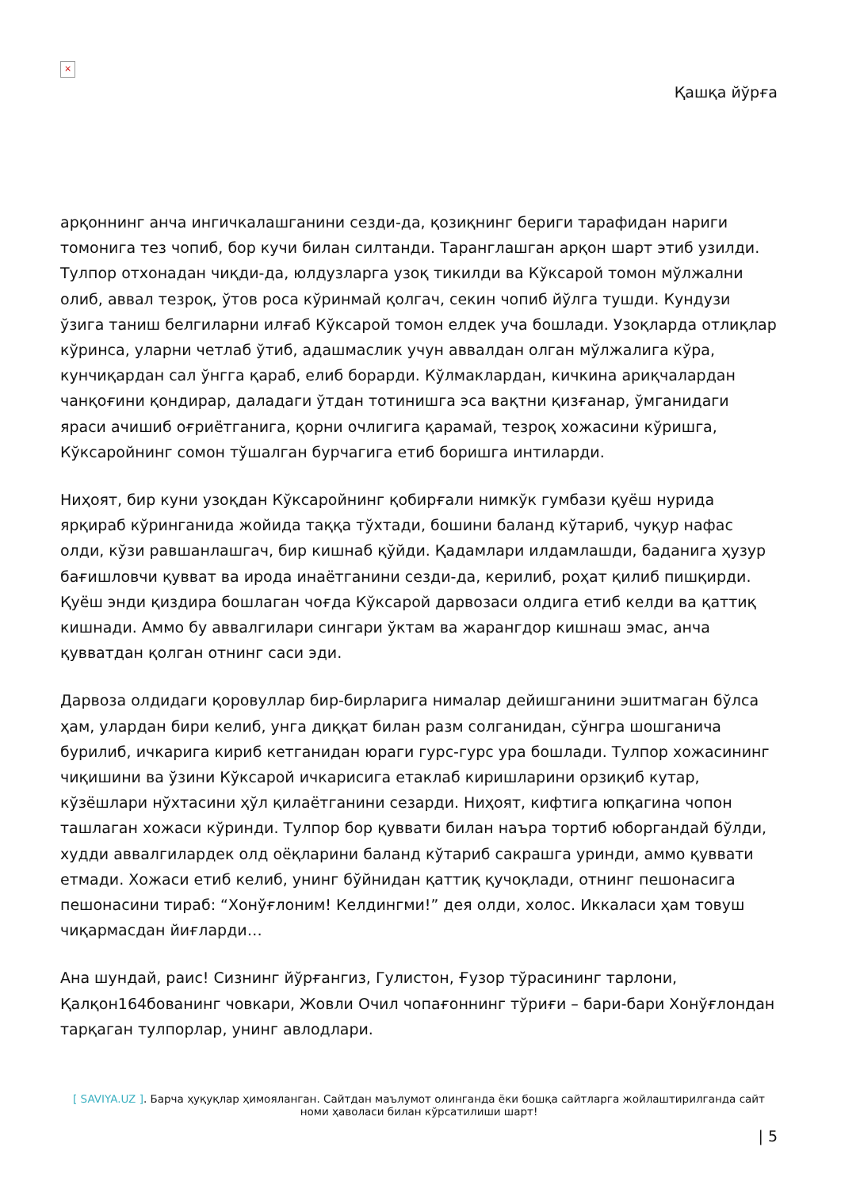×
Қашқа йўрға
арқоннинг анча ингичкалашганини сезди-да, қозиқнинг бериги тарафидан нариги томонига тез чопиб, бор кучи билан силтанди. Таранглашган арқон шарт этиб узилди. Тулпор отхонадан чиқди-да, юлдузларга узоқ тикилди ва Кўксарой томон мўлжални олиб, аввал тезроқ, ўтов роса кўринмай қолгач, секин чопиб йўлга тушди. Кундузи ўзига таниш белгиларни илғаб Кўксарой томон елдек уча бошлади. Узоқларда отлиқлар кўринса, уларни четлаб ўтиб, адашмаслик учун аввалдан олган мўлжалига кўра, кунчиқардан сал ўнгга қараб, елиб борарди. Кўлмаклардан, кичкина ариқчалардан чанқоғини қондирар, даладаги ўтдан тотинишга эса вақтни қизғанар, ўмганидаги яраси ачишиб оғриётганига, қорни очлигига қарамай, тезроқ хожасини кўришга, Кўксаройнинг сомон тўшалган бурчагига етиб боришга интиларди.
Ниҳоят, бир куни узоқдан Кўксаройнинг қобирғали нимкўк гумбази қуёш нурида ярқираб кўринганида жойида таққа тўхтади, бошини баланд кўтариб, чуқур нафас олди, кўзи равшанлашгач, бир кишнаб қўйди. Қадамлари илдамлашди, баданига ҳузур бағишловчи қувват ва ирода инаётганини сезди-да, керилиб, роҳат қилиб пишқирди. Қуёш энди қиздира бошлаган чоғда Кўксарой дарвозаси олдига етиб келди ва қаттиқ кишнади. Аммо бу аввалгилари сингари ўктам ва жарангдор кишнаш эмас, анча қувватдан қолган отнинг саси эди.
Дарвоза олдидаги қоровуллар бир-бирларига нималар дейишганини эшитмаган бўлса ҳам, улардан бири келиб, унга диққат билан разм солганидан, сўнгра шошганича бурилиб, ичкарига кириб кетганидан юраги гурс-гурс ура бошлади. Тулпор хожасининг чиқишини ва ўзини Кўксарой ичкарисига етаклаб киришларини орзиқиб кутар, кўзёшлари нўхтасини ҳўл қилаётганини сезарди. Ниҳоят, кифтига юпқагина чопон ташлаган хожаси кўринди. Тулпор бор қуввати билан наъра тортиб юборгандай бўлди, худди аввалгилардек олд оёқларини баланд кўтариб сакрашга уринди, аммо қуввати етмади. Хожаси етиб келиб, унинг бўйнидан қаттиқ қучоқлади, отнинг пешонасига пешонасини тираб: “Хонўғлоним! Келдингми!” дея олди, холос. Иккаласи ҳам товуш чиқармасдан йиғларди…
Ана шундай, раис! Сизнинг йўрғангиз, Гулистон, Ғузор тўрасининг тарлони, Қалқон164бованинг човкари, Жовли Очил чопағоннинг тўриғи – бари-бари Хонўғлондан тарқаган тулпорлар, унинг авлодлари.
[ SAVIYA.UZ ]. Барча ҳуқуқлар ҳимояланган. Сайтдан маълумот олинганда ёки бошқа сайтларга жойлаштирилганда сайт номи ҳаволаси билан кўрсатилиши шарт!
| 5